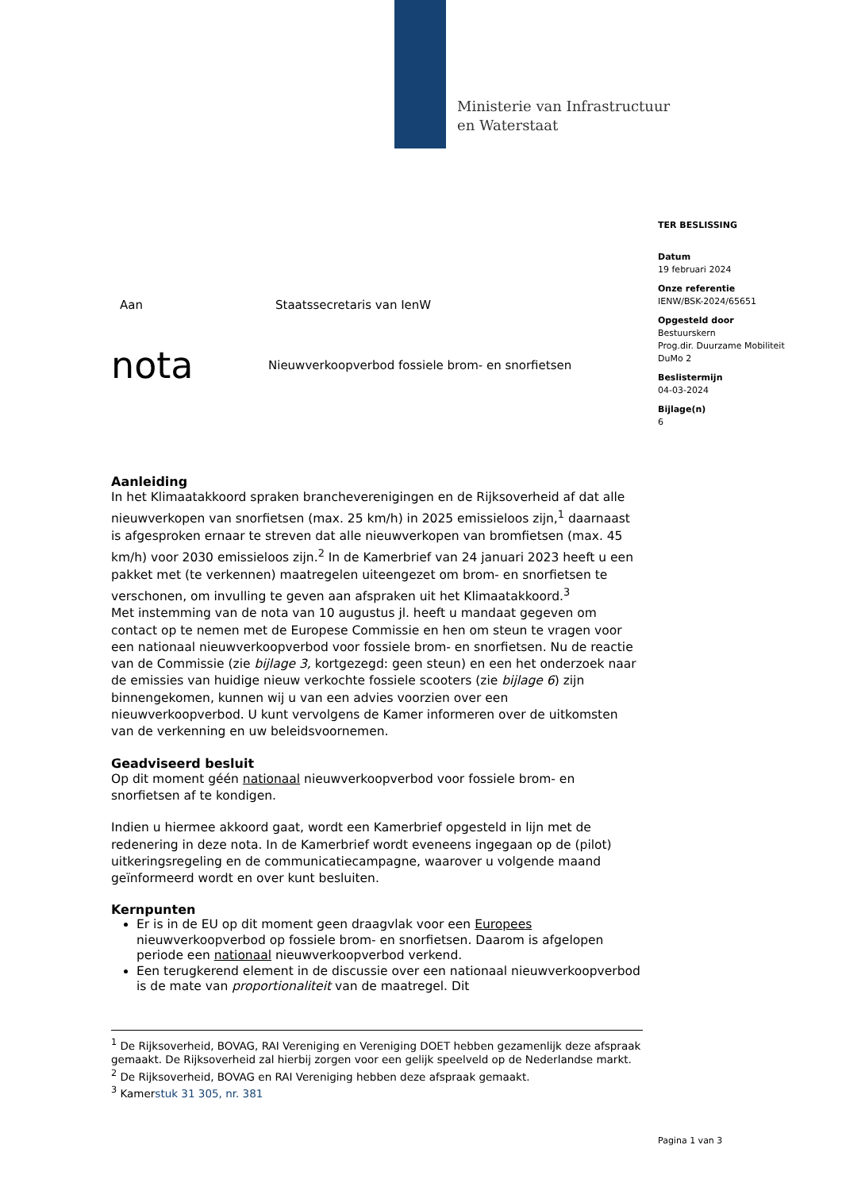Ministerie van Infrastructuur
en Waterstaat
TER BESLISSING
Datum
19 februari 2024
Onze referentie
IENW/BSK-2024/65651
Opgesteld door
Bestuurskern
Prog.dir. Duurzame Mobiliteit
DuMo 2
Beslistermijn
04-03-2024
Bijlage(n)
6
Aan Staatssecretaris van IenW
nota Nieuwverkoopverbod fossiele brom- en snorfietsen
Aanleiding
In het Klimaatakkoord spraken brancheverenigingen en de Rijksoverheid af dat alle nieuwverkopen van snorfietsen (max. 25 km/h) in 2025 emissieloos zijn,<sup>1</sup> daarnaast is afgesproken ernaar te streven dat alle nieuwverkopen van bromfietsen (max. 45 km/h) voor 2030 emissieloos zijn.<sup>2</sup> In de Kamerbrief van 24 januari 2023 heeft u een pakket met (te verkennen) maatregelen uiteengezet om brom- en snorfietsen te verschonen, om invulling te geven aan afspraken uit het Klimaatakkoord.<sup>3</sup>
Met instemming van de nota van 10 augustus jl. heeft u mandaat gegeven om contact op te nemen met de Europese Commissie en hen om steun te vragen voor een nationaal nieuwverkoopverbod voor fossiele brom- en snorfietsen. Nu de reactie van de Commissie (zie bijlage 3, kortgezegd: geen steun) en een het onderzoek naar de emissies van huidige nieuw verkochte fossiele scooters (zie bijlage 6) zijn binnengekomen, kunnen wij u van een advies voorzien over een nieuwverkoopverbod. U kunt vervolgens de Kamer informeren over de uitkomsten van de verkenning en uw beleidsvoornemen.
Geadviseerd besluit
Op dit moment géén nationaal nieuwverkoopverbod voor fossiele brom- en snorfietsen af te kondigen.
Indien u hiermee akkoord gaat, wordt een Kamerbrief opgesteld in lijn met de redenering in deze nota. In de Kamerbrief wordt eveneens ingegaan op de (pilot) uitkeringsregeling en de communicatiecampagne, waarover u volgende maand geïnformeerd wordt en over kunt besluiten.
Kernpunten
Er is in de EU op dit moment geen draagvlak voor een Europees nieuwverkoopverbod op fossiele brom- en snorfietsen. Daarom is afgelopen periode een nationaal nieuwverkoopverbod verkend.
Een terugkerend element in de discussie over een nationaal nieuwverkoopverbod is de mate van proportionaliteit van de maatregel. Dit
<sup>1</sup> De Rijksoverheid, BOVAG, RAI Vereniging en Vereniging DOET hebben gezamenlijk deze afspraak gemaakt. De Rijksoverheid zal hierbij zorgen voor een gelijk speelveld op de Nederlandse markt.
<sup>2</sup> De Rijksoverheid, BOVAG en RAI Vereniging hebben deze afspraak gemaakt.
<sup>3</sup> Kamerstuk 31 305, nr. 381
Pagina 1 van 3